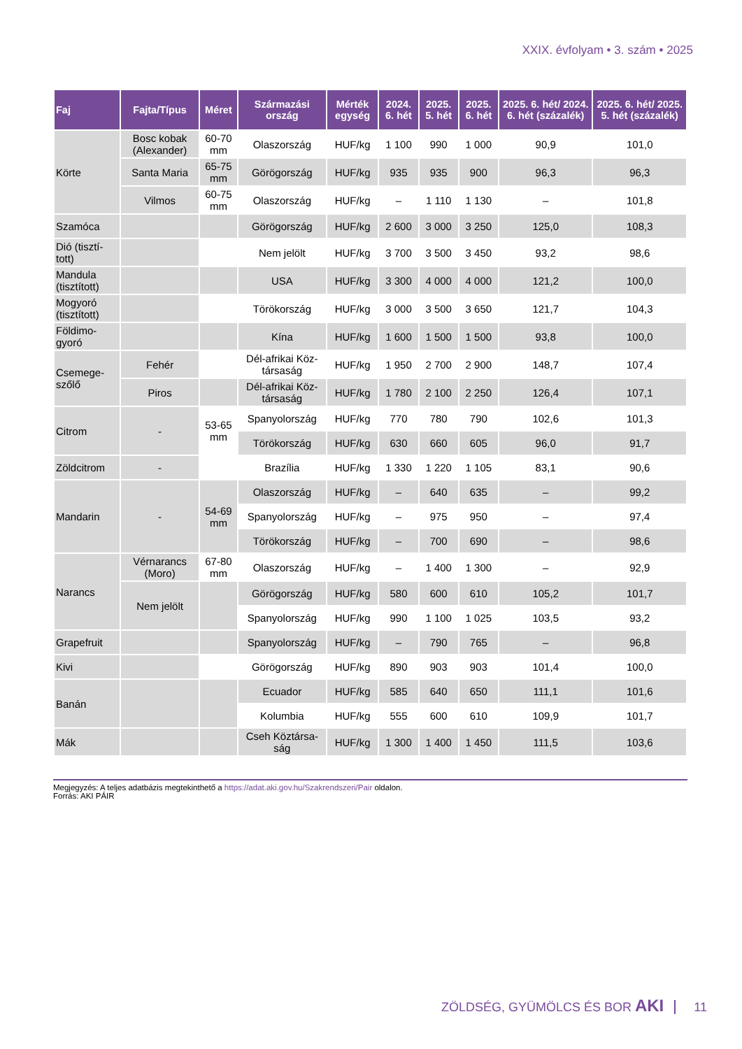XXIX. évfolyam • 3. szám • 2025
| Faj | Fajta/Típus | Méret | Származási ország | Mérték egység | 2024. 6. hét | 2025. 5. hét | 2025. 6. hét | 2025. 6. hét/ 2024. 6. hét (százalék) | 2025. 6. hét/ 2025. 5. hét (százalék) |
| --- | --- | --- | --- | --- | --- | --- | --- | --- | --- |
| Körte | Bosc kobak (Alexander) | 60-70 mm | Olaszország | HUF/kg | 1 100 | 990 | 1 000 | 90,9 | 101,0 |
| | Santa Maria | 65-75 mm | Görögország | HUF/kg | 935 | 935 | 900 | 96,3 | 96,3 |
| | Vilmos | 60-75 mm | Olaszország | HUF/kg | – | 1 110 | 1 130 | – | 101,8 |
| Szamóca | | | Görögország | HUF/kg | 2 600 | 3 000 | 3 250 | 125,0 | 108,3 |
| Dió (tisztí-tott) | | | Nem jelölt | HUF/kg | 3 700 | 3 500 | 3 450 | 93,2 | 98,6 |
| Mandula (tisztított) | | | USA | HUF/kg | 3 300 | 4 000 | 4 000 | 121,2 | 100,0 |
| Mogyoró (tisztított) | | | Törökország | HUF/kg | 3 000 | 3 500 | 3 650 | 121,7 | 104,3 |
| Földimo-gyoró | | | Kína | HUF/kg | 1 600 | 1 500 | 1 500 | 93,8 | 100,0 |
| Csemege-szőlő | Fehér | | Dél-afrikai Köz-társaság | HUF/kg | 1 950 | 2 700 | 2 900 | 148,7 | 107,4 |
| | Piros | | Dél-afrikai Köz-társaság | HUF/kg | 1 780 | 2 100 | 2 250 | 126,4 | 107,1 |
| Citrom | - | 53-65 mm | Spanyolország | HUF/kg | 770 | 780 | 790 | 102,6 | 101,3 |
| | | | Törökország | HUF/kg | 630 | 660 | 605 | 96,0 | 91,7 |
| Zöldcitrom | - | | Brazília | HUF/kg | 1 330 | 1 220 | 1 105 | 83,1 | 90,6 |
| Mandarin | - | 54-69 mm | Olaszország | HUF/kg | – | 640 | 635 | – | 99,2 |
| | | | Spanyolország | HUF/kg | – | 975 | 950 | – | 97,4 |
| | | | Törökország | HUF/kg | – | 700 | 690 | – | 98,6 |
| Narancs | Vérnarancs (Moro) | 67-80 mm | Olaszország | HUF/kg | – | 1 400 | 1 300 | – | 92,9 |
| | Nem jelölt | | Görögország | HUF/kg | 580 | 600 | 610 | 105,2 | 101,7 |
| | | | Spanyolország | HUF/kg | 990 | 1 100 | 1 025 | 103,5 | 93,2 |
| Grapefruit | | | Spanyolország | HUF/kg | – | 790 | 765 | – | 96,8 |
| Kivi | | | Görögország | HUF/kg | 890 | 903 | 903 | 101,4 | 100,0 |
| Banán | | | Ecuador | HUF/kg | 585 | 640 | 650 | 111,1 | 101,6 |
| | | | Kolumbia | HUF/kg | 555 | 600 | 610 | 109,9 | 101,7 |
| Mák | | | Cseh Köztársa-ság | HUF/kg | 1 300 | 1 400 | 1 450 | 111,5 | 103,6 |
Megjegyzés: A teljes adatbázis megtekinthető a https://adat.aki.gov.hu/Szakrendszeri/Pair oldalon.
Forrás: AKI PÁIR
ZÖLDSÉG, GYÜMÖLCS ÉS BOR AKI 11